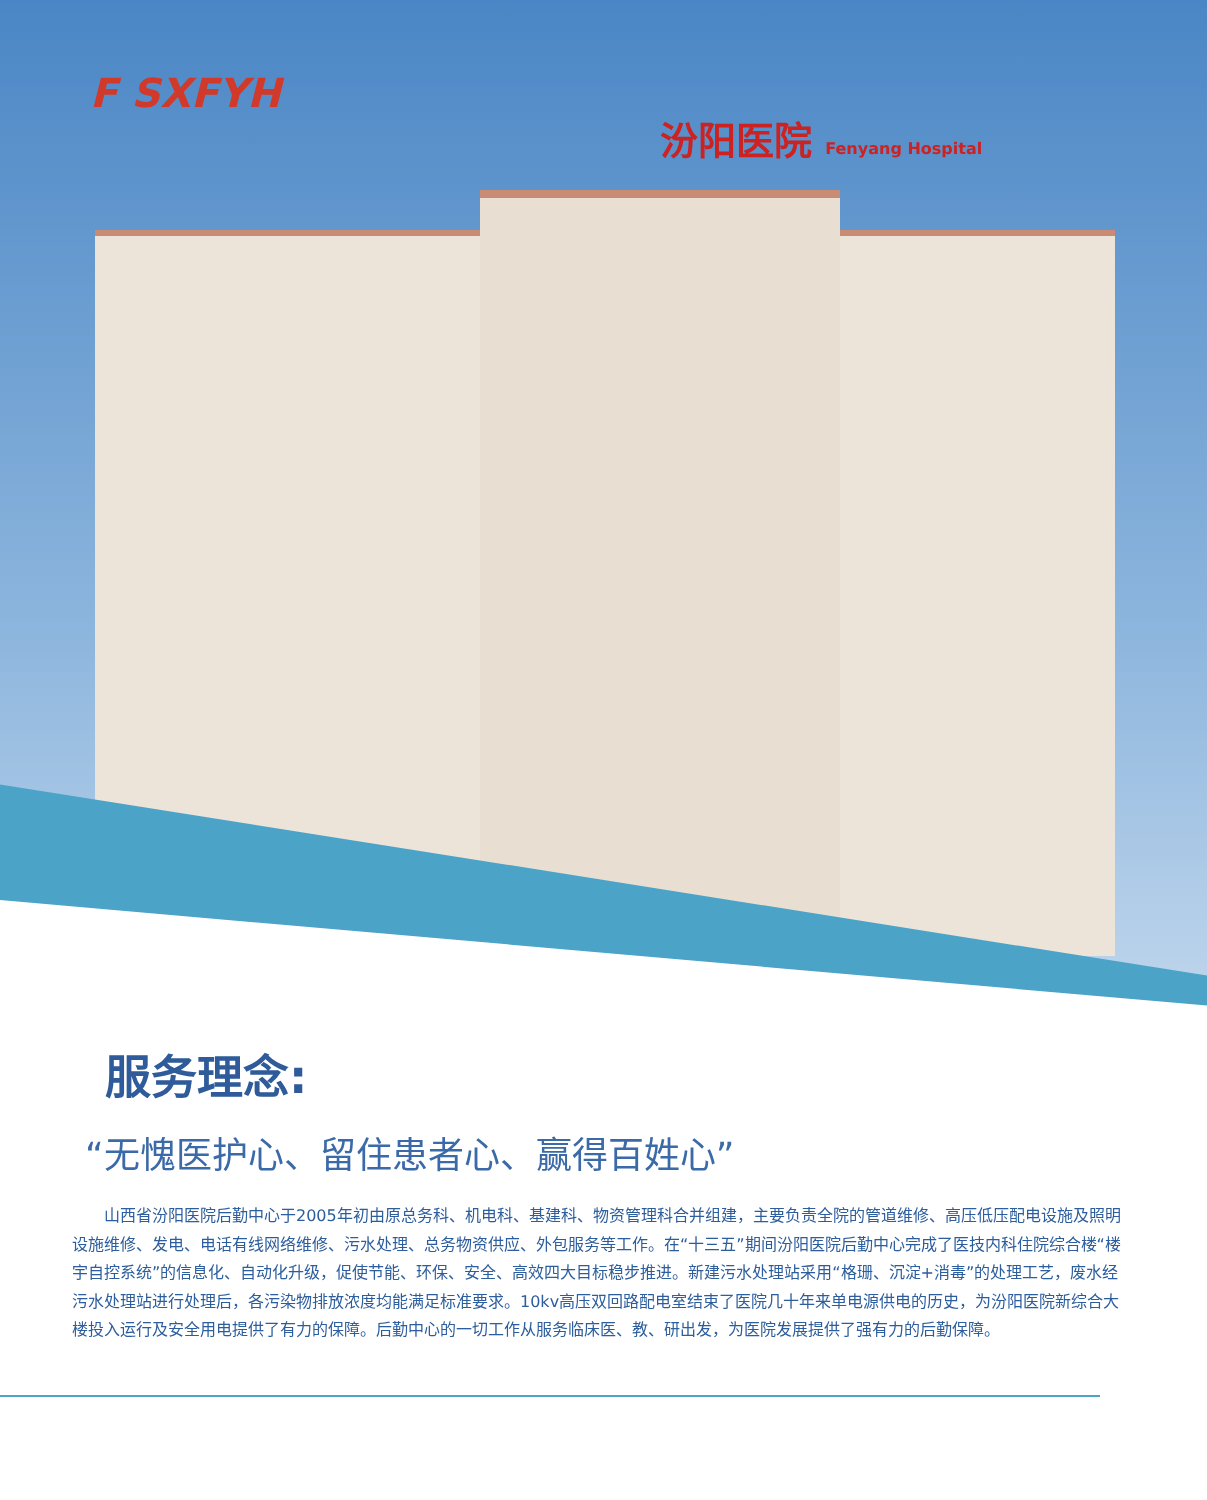F SXFYH
汾阳医院 Fenyang Hospital
服务理念:
“无愧医护心、留住患者心、赢得百姓心”
山西省汾阳医院后勤中心于2005年初由原总务科、机电科、基建科、物资管理科合并组建，主要负责全院的管道维修、高压低压配电设施及照明设施维修、发电、电话有线网络维修、污水处理、总务物资供应、外包服务等工作。在“十三五”期间汾阳医院后勤中心完成了医技内科住院综合楼“楼宇自控系统”的信息化、自动化升级，促使节能、环保、安全、高效四大目标稳步推进。新建污水处理站采用“格珊、沉淀+消毒”的处理工艺，废水经污水处理站进行处理后，各污染物排放浓度均能满足标准要求。10kv高压双回路配电室结束了医院几十年来单电源供电的历史，为汾阳医院新综合大楼投入运行及安全用电提供了有力的保障。后勤中心的一切工作从服务临床医、教、研出发，为医院发展提供了强有力的后勤保障。